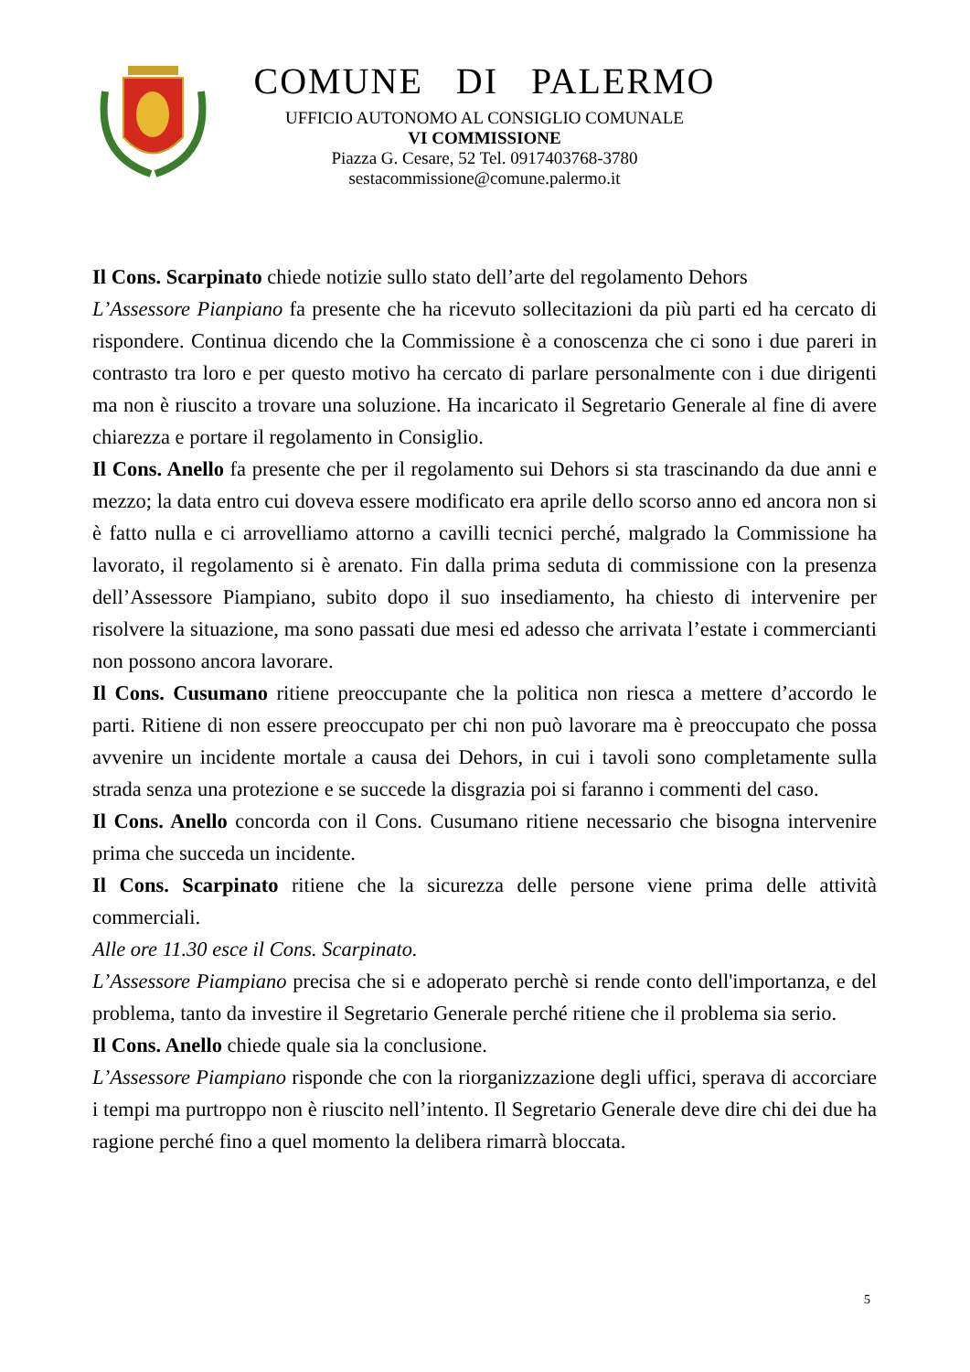COMUNE DI PALERMO
UFFICIO AUTONOMO AL CONSIGLIO COMUNALE
VI COMMISSIONE
Piazza G. Cesare, 52 Tel. 0917403768-3780
sestacommissione@comune.palermo.it
Il Cons. Scarpinato chiede notizie sullo stato dell’arte del regolamento Dehors
L’Assessore Pianpiano fa presente che ha ricevuto sollecitazioni da più parti ed ha cercato di rispondere. Continua dicendo che la Commissione è a conoscenza che ci sono i due pareri in contrasto tra loro e per questo motivo ha cercato di parlare personalmente con i due dirigenti ma non è riuscito a trovare una soluzione. Ha incaricato il Segretario Generale al fine di avere chiarezza e portare il regolamento in Consiglio.
Il Cons. Anello fa presente che per il regolamento sui Dehors si sta trascinando da due anni e mezzo; la data entro cui doveva essere modificato era aprile dello scorso anno ed ancora non si è fatto nulla e ci arrovelliamo attorno a cavilli tecnici perché, malgrado la Commissione ha lavorato, il regolamento si è arenato. Fin dalla prima seduta di commissione con la presenza dell’Assessore Piampiano, subito dopo il suo insediamento, ha chiesto di intervenire per risolvere la situazione, ma sono passati due mesi ed adesso che arrivata l’estate i commercianti non possono ancora lavorare.
Il Cons. Cusumano ritiene preoccupante che la politica non riesca a mettere d’accordo le parti. Ritiene di non essere preoccupato per chi non può lavorare ma è preoccupato che possa avvenire un incidente mortale a causa dei Dehors, in cui i tavoli sono completamente sulla strada senza una protezione e se succede la disgrazia poi si faranno i commenti del caso.
Il Cons. Anello concorda con il Cons. Cusumano ritiene necessario che bisogna intervenire prima che succeda un incidente.
Il Cons. Scarpinato ritiene che la sicurezza delle persone viene prima delle attività commerciali.
Alle ore 11.30 esce il Cons. Scarpinato.
L’Assessore Piampiano precisa che si e adoperato perchè si rende conto dell'importanza, e del problema, tanto da investire il Segretario Generale perché ritiene che il problema sia serio.
Il Cons. Anello chiede quale sia la conclusione.
L’Assessore Piampiano risponde che con la riorganizzazione degli uffici, sperava di accorciare i tempi ma purtroppo non è riuscito nell’intento. Il Segretario Generale deve dire chi dei due ha ragione perché fino a quel momento la delibera rimarrà bloccata.
5